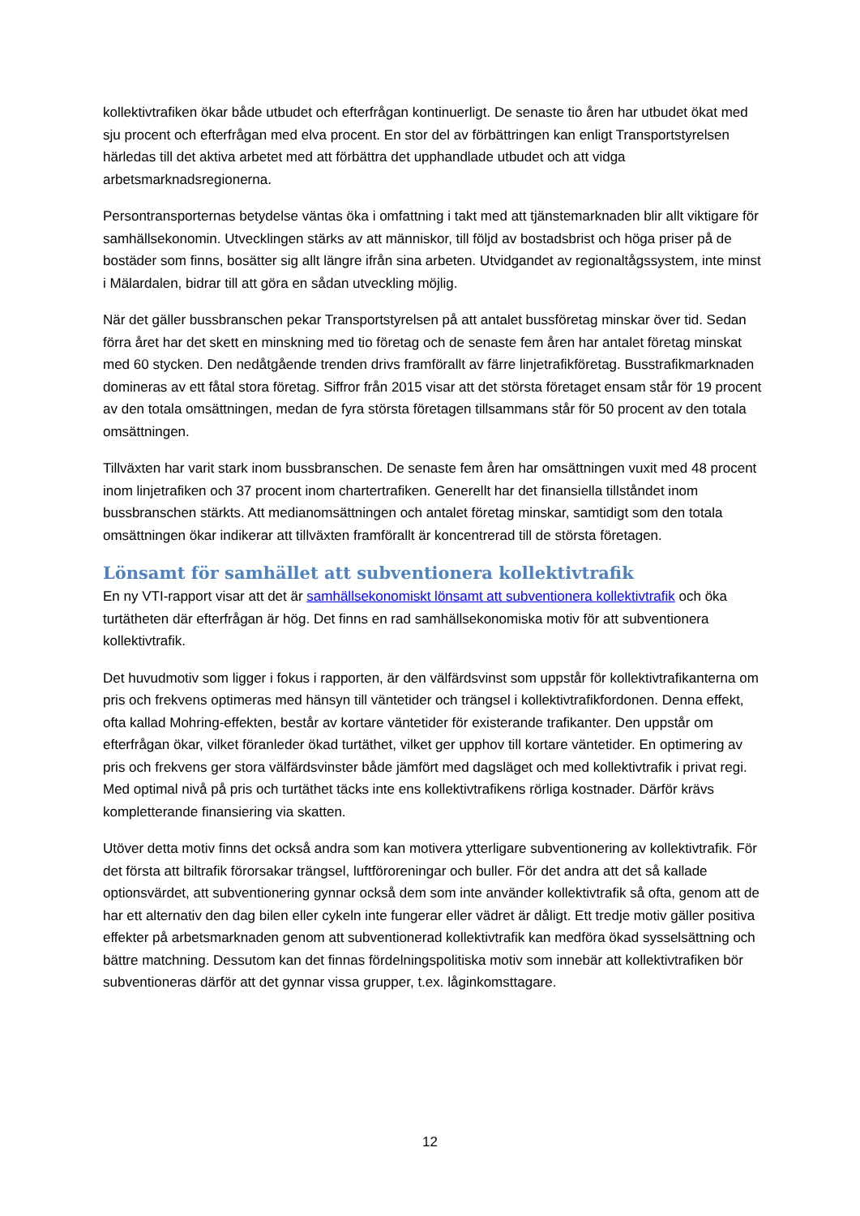kollektivtrafiken ökar både utbudet och efterfrågan kontinuerligt. De senaste tio åren har utbudet ökat med sju procent och efterfrågan med elva procent. En stor del av förbättringen kan enligt Transportstyrelsen härledas till det aktiva arbetet med att förbättra det upphandlade utbudet och att vidga arbetsmarknadsregionerna.
Persontransporternas betydelse väntas öka i omfattning i takt med att tjänstemarknaden blir allt viktigare för samhällsekonomin. Utvecklingen stärks av att människor, till följd av bostadsbrist och höga priser på de bostäder som finns, bosätter sig allt längre ifrån sina arbeten. Utvidgandet av regionaltågssystem, inte minst i Mälardalen, bidrar till att göra en sådan utveckling möjlig.
När det gäller bussbranschen pekar Transportstyrelsen på att antalet bussföretag minskar över tid. Sedan förra året har det skett en minskning med tio företag och de senaste fem åren har antalet företag minskat med 60 stycken. Den nedåtgående trenden drivs framförallt av färre linjetrafikföretag. Busstrafikmarknaden domineras av ett fåtal stora företag. Siffror från 2015 visar att det största företaget ensam står för 19 procent av den totala omsättningen, medan de fyra största företagen tillsammans står för 50 procent av den totala omsättningen.
Tillväxten har varit stark inom bussbranschen. De senaste fem åren har omsättningen vuxit med 48 procent inom linjetrafiken och 37 procent inom chartertrafiken. Generellt har det finansiella tillståndet inom bussbranschen stärkts. Att medianomsättningen och antalet företag minskar, samtidigt som den totala omsättningen ökar indikerar att tillväxten framförallt är koncentrerad till de största företagen.
Lönsamt för samhället att subventionera kollektivtrafik
En ny VTI-rapport visar att det är samhällsekonomiskt lönsamt att subventionera kollektivtrafik och öka turtätheten där efterfrågan är hög. Det finns en rad samhällsekonomiska motiv för att subventionera kollektivtrafik.
Det huvudmotiv som ligger i fokus i rapporten, är den välfärdsvinst som uppstår för kollektivtrafikanterna om pris och frekvens optimeras med hänsyn till väntetider och trängsel i kollektivtrafikfordonen. Denna effekt, ofta kallad Mohring-effekten, består av kortare väntetider för existerande trafikanter. Den uppstår om efterfrågan ökar, vilket föranleder ökad turtäthet, vilket ger upphov till kortare väntetider. En optimering av pris och frekvens ger stora välfärdsvinster både jämfört med dagsläget och med kollektivtrafik i privat regi. Med optimal nivå på pris och turtäthet täcks inte ens kollektivtrafikens rörliga kostnader. Därför krävs kompletterande finansiering via skatten.
Utöver detta motiv finns det också andra som kan motivera ytterligare subventionering av kollektivtrafik. För det första att biltrafik förorsakar trängsel, luftföroreningar och buller. För det andra att det så kallade optionsvärdet, att subventionering gynnar också dem som inte använder kollektivtrafik så ofta, genom att de har ett alternativ den dag bilen eller cykeln inte fungerar eller vädret är dåligt. Ett tredje motiv gäller positiva effekter på arbetsmarknaden genom att subventionerad kollektivtrafik kan medföra ökad sysselsättning och bättre matchning. Dessutom kan det finnas fördelningspolitiska motiv som innebär att kollektivtrafiken bör subventioneras därför att det gynnar vissa grupper, t.ex. låginkomsttagare.
12